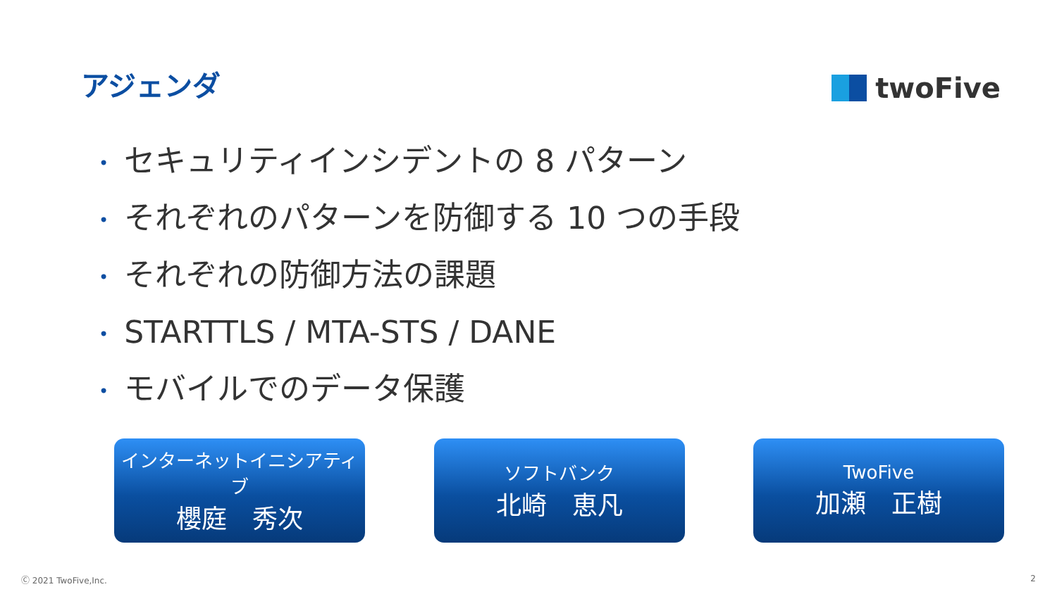アジェンダ
twoFive
• セキュリティインシデントの 8 パターン
• それぞれのパターンを防御する 10 つの手段
• それぞれの防御方法の課題
• STARTTLS / MTA-STS / DANE
• モバイルでのデータ保護
インターネットイニシアティブ
櫻庭　秀次
ソフトバンク
北崎　恵凡
TwoFive
加瀬　正樹
Ⓒ 2021 TwoFive,Inc. 2